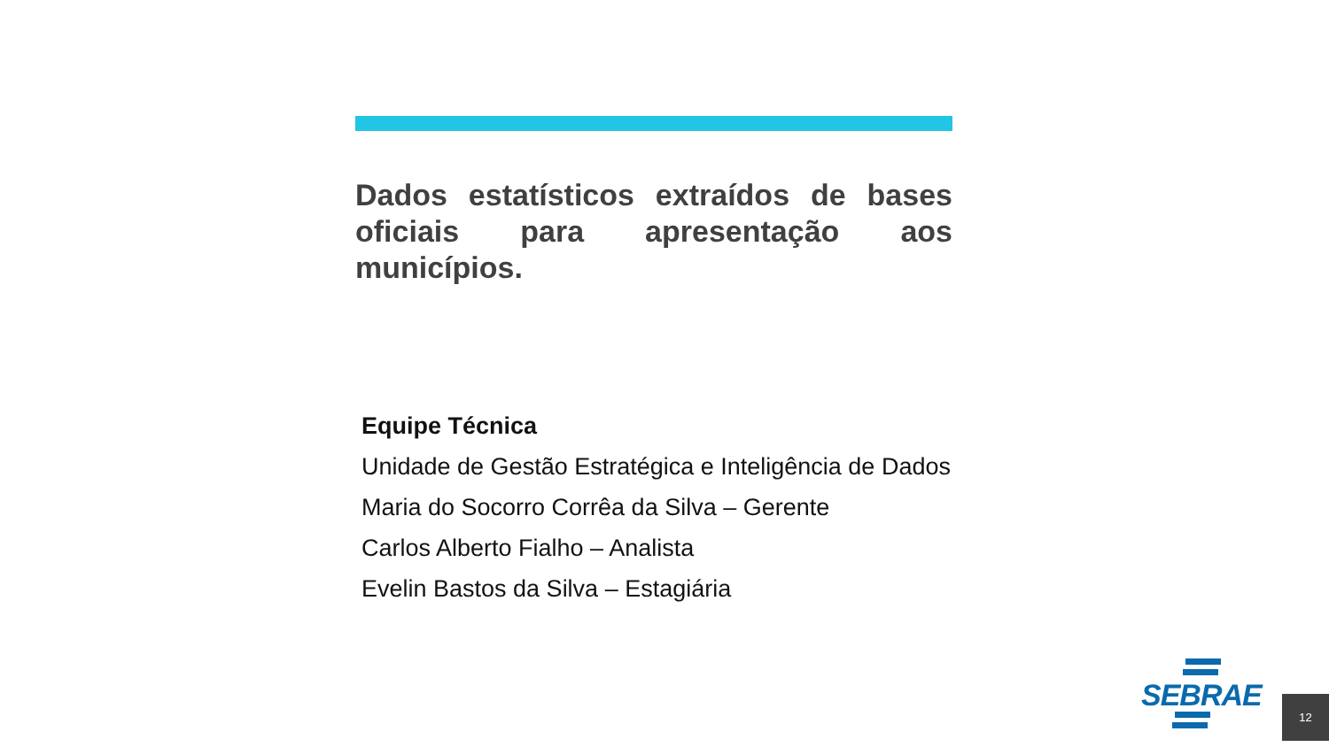Dados estatísticos extraídos de bases oficiais para apresentação aos municípios.
Equipe Técnica
Unidade de Gestão Estratégica e Inteligência de Dados
Maria do Socorro Corrêa da Silva – Gerente
Carlos Alberto Fialho – Analista
Evelin Bastos da Silva – Estagiária
SEBRAE
12